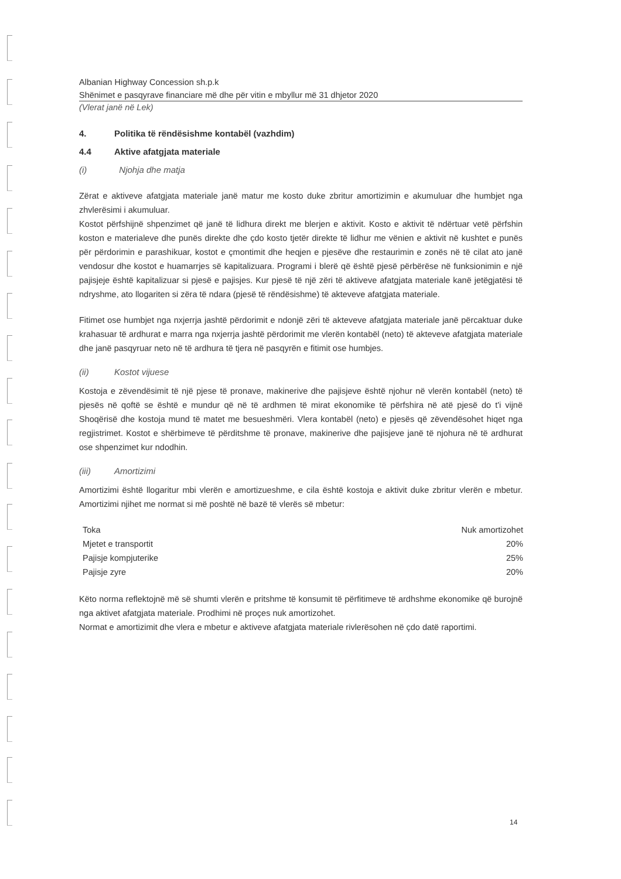Albanian Highway Concession sh.p.k
Shënimet e pasqyrave financiare më dhe për vitin e mbyllur më 31 dhjetor 2020
(Vlerat janë në Lek)
4. Politika të rëndësishme kontabël (vazhdim)
4.4 Aktive afatgjata materiale
(i) Njohja dhe matja
Zërat e aktiveve afatgjata materiale janë matur me kosto duke zbritur amortizimin e akumuluar dhe humbjet nga zhvlerësimi i akumuluar.
Kostot përfshijnë shpenzimet që janë të lidhura direkt me blerjen e aktivit. Kosto e aktivit të ndërtuar vetë përfshin koston e materialeve dhe punës direkte dhe çdo kosto tjetër direkte të lidhur me vënien e aktivit në kushtet e punës për përdorimin e parashikuar, kostot e çmontimit dhe heqjen e pjesëve dhe restaurimin e zonës në të cilat ato janë vendosur dhe kostot e huamarrjes së kapitalizuara. Programi i blerë që është pjesë përbërëse në funksionimin e një pajisjeje është kapitalizuar si pjesë e pajisjes. Kur pjesë të një zëri të aktiveve afatgjata materiale kanë jetëgjatësi të ndryshme, ato llogariten si zëra të ndara (pjesë të rëndësishme) të akteveve afatgjata materiale.
Fitimet ose humbjet nga nxjerrja jashtë përdorimit e ndonjë zëri të akteveve afatgjata materiale janë përcaktuar duke krahasuar të ardhurat e marra nga nxjerrja jashtë përdorimit me vlerën kontabël (neto) të akteveve afatgjata materiale dhe janë pasqyruar neto në të ardhura të tjera në pasqyrën e fitimit ose humbjes.
(ii) Kostot vijuese
Kostoja e zëvendësimit të një pjese të pronave, makinerive dhe pajisjeve është njohur në vlerën kontabël (neto) të pjesës në qoftë se është e mundur që në të ardhmen të mirat ekonomike të përfshira në atë pjesë do t'i vijnë Shoqërisë dhe kostoja mund të matet me besueshmëri. Vlera kontabël (neto) e pjesës që zëvendësohet hiqet nga regjistrimet. Kostot e shërbimeve të përditshme të pronave, makinerive dhe pajisjeve janë të njohura në të ardhurat ose shpenzimet kur ndodhin.
(iii) Amortizimi
Amortizimi është llogaritur mbi vlerën e amortizueshme, e cila është kostoja e aktivit duke zbritur vlerën e mbetur. Amortizimi njihet me normat si më poshtë në bazë të vlerës së mbetur:
| Toka | Nuk amortizohet |
| Mjetet e transportit | 20% |
| Pajisje kompjuterike | 25% |
| Pajisje zyre | 20% |
Këto norma reflektojnë më së shumti vlerën e pritshme të konsumit të përfitimeve të ardhshme ekonomike që burojnë nga aktivet afatgjata materiale. Prodhimi në proçes nuk amortizohet.
Normat e amortizimit dhe vlera e mbetur e aktiveve afatgjata materiale rivlerësohen në çdo datë raportimi.
14